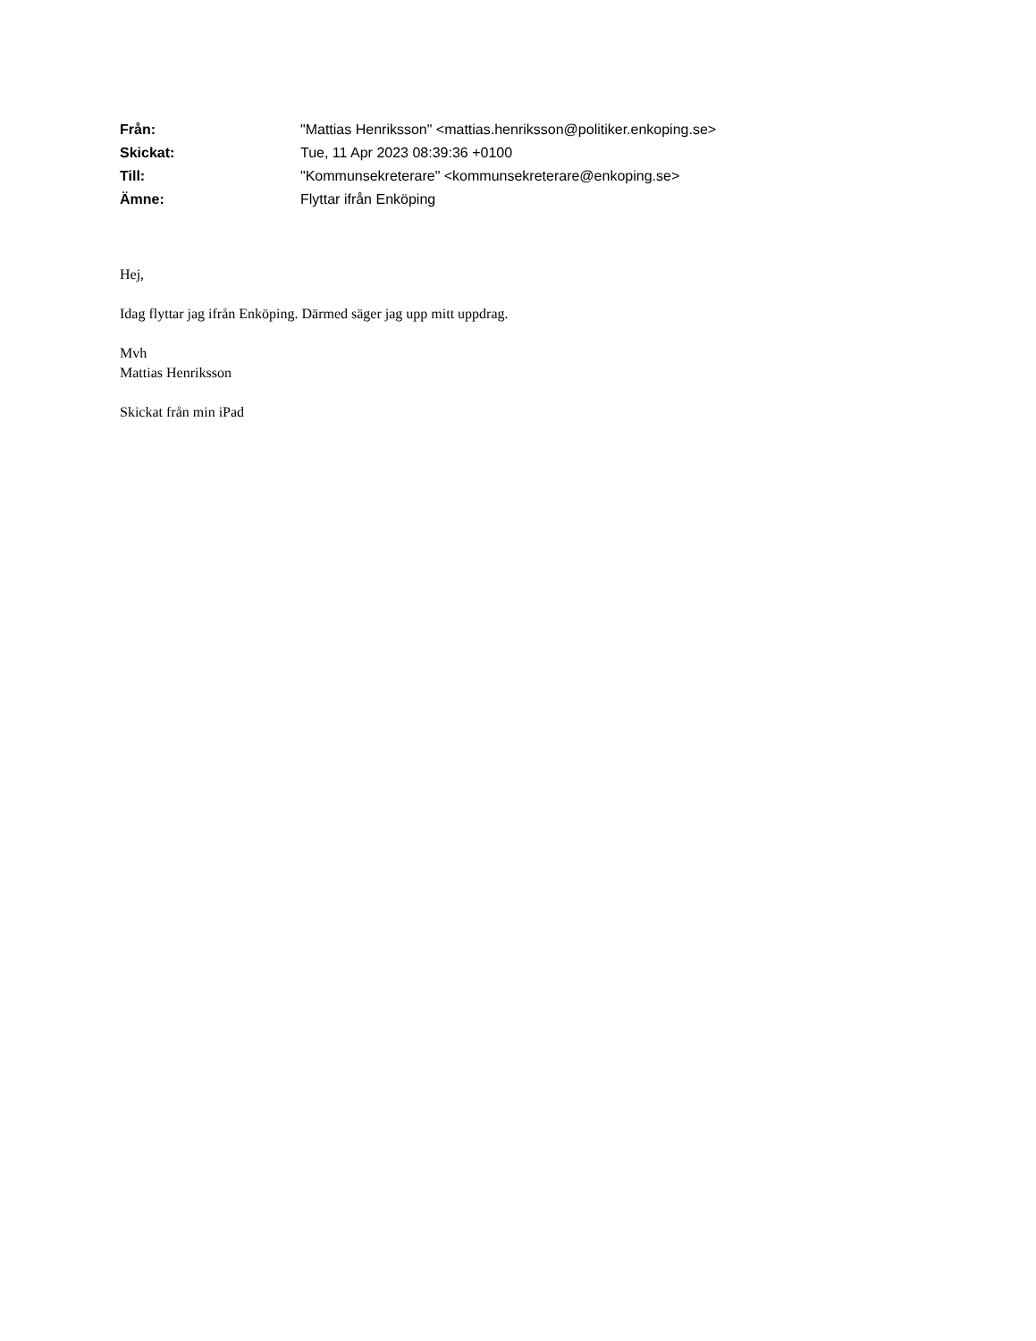| Från: | "Mattias Henriksson" <mattias.henriksson@politiker.enkoping.se> |
| Skickat: | Tue, 11 Apr 2023 08:39:36 +0100 |
| Till: | "Kommunsekreterare" <kommunsekreterare@enkoping.se> |
| Ämne: | Flyttar ifrån Enköping |
Hej,
Idag flyttar jag ifrån Enköping. Därmed säger jag upp mitt uppdrag.
Mvh
Mattias Henriksson
Skickat från min iPad